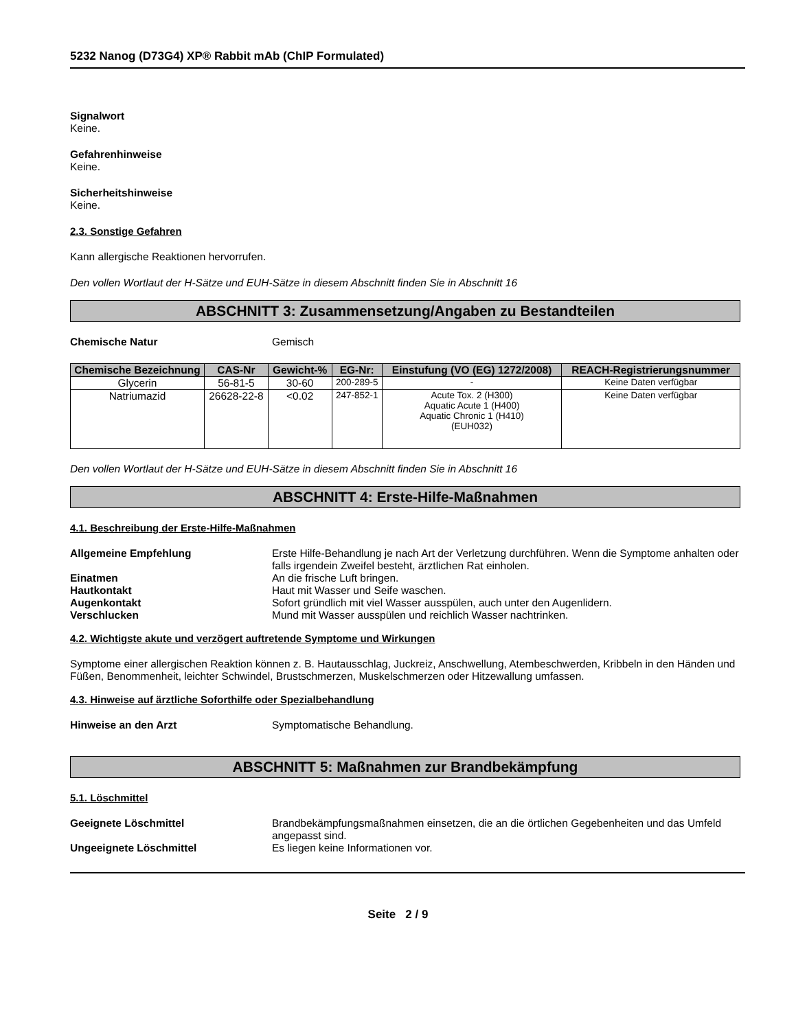5232 Nanog (D73G4) XP® Rabbit mAb (ChIP Formulated)
Signalwort
Keine.
Gefahrenhinweise
Keine.
Sicherheitshinweise
Keine.
2.3. Sonstige Gefahren
Kann allergische Reaktionen hervorrufen.
Den vollen Wortlaut der H-Sätze und EUH-Sätze in diesem Abschnitt finden Sie in Abschnitt 16
ABSCHNITT 3: Zusammensetzung/Angaben zu Bestandteilen
Chemische Natur Gemisch
| Chemische Bezeichnung | CAS-Nr | Gewicht-% | EG-Nr: | Einstufung (VO (EG) 1272/2008) | REACH-Registrierungsnummer |
| --- | --- | --- | --- | --- | --- |
| Glycerin | 56-81-5 | 30-60 | 200-289-5 | - | Keine Daten verfügbar |
| Natriumazid | 26628-22-8 | <0.02 | 247-852-1 | Acute Tox. 2 (H300) Aquatic Acute 1 (H400) Aquatic Chronic 1 (H410) (EUH032) | Keine Daten verfügbar |
Den vollen Wortlaut der H-Sätze und EUH-Sätze in diesem Abschnitt finden Sie in Abschnitt 16
ABSCHNITT 4: Erste-Hilfe-Maßnahmen
4.1. Beschreibung der Erste-Hilfe-Maßnahmen
Allgemeine Empfehlung Erste Hilfe-Behandlung je nach Art der Verletzung durchführen. Wenn die Symptome anhalten oder falls irgendein Zweifel besteht, ärztlichen Rat einholen.
Einatmen An die frische Luft bringen.
Hautkontakt Haut mit Wasser und Seife waschen.
Augenkontakt Sofort gründlich mit viel Wasser ausspülen, auch unter den Augenlidern.
Verschlucken Mund mit Wasser ausspülen und reichlich Wasser nachtrinken.
4.2. Wichtigste akute und verzögert auftretende Symptome und Wirkungen
Symptome einer allergischen Reaktion können z. B. Hautausschlag, Juckreiz, Anschwellung, Atembeschwerden, Kribbeln in den Händen und Füßen, Benommenheit, leichter Schwindel, Brustschmerzen, Muskelschmerzen oder Hitzewallung umfassen.
4.3. Hinweise auf ärztliche Soforthilfe oder Spezialbehandlung
Hinweise an den Arzt Symptomatische Behandlung.
ABSCHNITT 5: Maßnahmen zur Brandbekämpfung
5.1. Löschmittel
Geeignete Löschmittel Brandbekämpfungsmaßnahmen einsetzen, die an die örtlichen Gegebenheiten und das Umfeld angepasst sind.
Ungeeignete Löschmittel Es liegen keine Informationen vor.
Seite 2 / 9